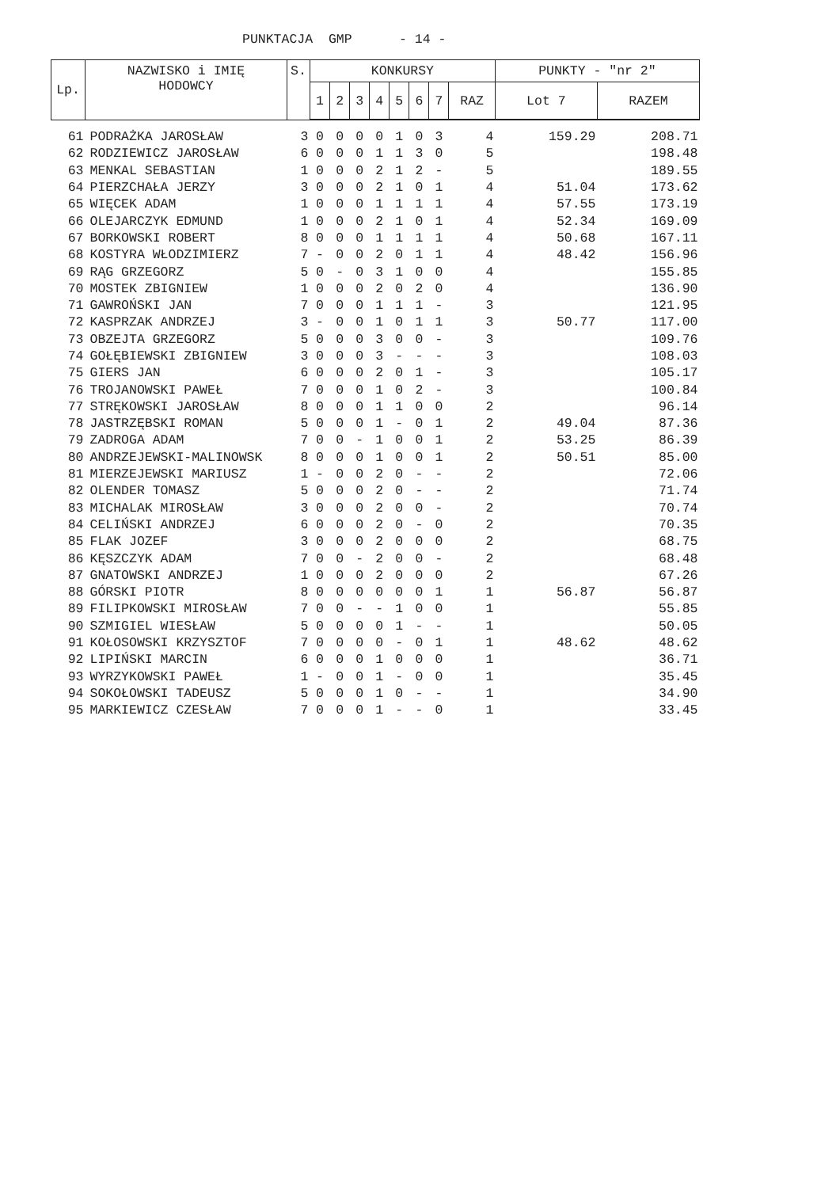PUNKTACJA GMP - 14 -
| Lp. | NAZWISKO i IMIĘ HODOWCY | S. | KONKURSY | | | | | | | | PUNKTY - "nr 2" | |
| --- | --- | --- | --- | --- | --- | --- | --- | --- | --- | --- | --- | --- |
| | | | 1 | 2 | 3 | 4 | 5 | 6 | 7 | RAZ | Lot 7 | RAZEM |
| 61 | PODRAŻKA JAROSŁAW | 3 | 0 | 0 | 0 | 0 | 1 | 0 | 3 | 4 | 159.29 | 208.71 |
| 62 | RODZIEWICZ JAROSŁAW | 6 | 0 | 0 | 0 | 1 | 1 | 3 | 0 | 5 | | 198.48 |
| 63 | MENKAL SEBASTIAN | 1 | 0 | 0 | 0 | 2 | 1 | 2 | - | 5 | | 189.55 |
| 64 | PIERZCHAŁA JERZY | 3 | 0 | 0 | 0 | 2 | 1 | 0 | 1 | 4 | 51.04 | 173.62 |
| 65 | WIĘCEK ADAM | 1 | 0 | 0 | 0 | 1 | 1 | 1 | 1 | 4 | 57.55 | 173.19 |
| 66 | OLEJARCZYK EDMUND | 1 | 0 | 0 | 0 | 2 | 1 | 0 | 1 | 4 | 52.34 | 169.09 |
| 67 | BORKOWSKI ROBERT | 8 | 0 | 0 | 0 | 1 | 1 | 1 | 1 | 4 | 50.68 | 167.11 |
| 68 | KOSTYRA WŁODZIMIERZ | 7 | - | 0 | 0 | 2 | 0 | 1 | 1 | 4 | 48.42 | 156.96 |
| 69 | RĄG GRZEGORZ | 5 | 0 | - | 0 | 3 | 1 | 0 | 0 | 4 | | 155.85 |
| 70 | MOSTEK ZBIGNIEW | 1 | 0 | 0 | 0 | 2 | 0 | 2 | 0 | 4 | | 136.90 |
| 71 | GAWROŃSKI JAN | 7 | 0 | 0 | 0 | 1 | 1 | 1 | - | 3 | | 121.95 |
| 72 | KASPRZAK ANDRZEJ | 3 | - | 0 | 0 | 1 | 0 | 1 | 1 | 3 | 50.77 | 117.00 |
| 73 | OBZEJTA GRZEGORZ | 5 | 0 | 0 | 0 | 3 | 0 | 0 | - | 3 | | 109.76 |
| 74 | GOŁĘBIEWSKI ZBIGNIEW | 3 | 0 | 0 | 0 | 3 | - | - | - | 3 | | 108.03 |
| 75 | GIERS JAN | 6 | 0 | 0 | 0 | 2 | 0 | 1 | - | 3 | | 105.17 |
| 76 | TROJANOWSKI PAWEŁ | 7 | 0 | 0 | 0 | 1 | 0 | 2 | - | 3 | | 100.84 |
| 77 | STRĘKOWSKI JAROSŁAW | 8 | 0 | 0 | 0 | 1 | 1 | 0 | 0 | 2 | | 96.14 |
| 78 | JASTRZĘBSKI ROMAN | 5 | 0 | 0 | 0 | 1 | - | 0 | 1 | 2 | 49.04 | 87.36 |
| 79 | ZADROGA ADAM | 7 | 0 | 0 | - | 1 | 0 | 0 | 1 | 2 | 53.25 | 86.39 |
| 80 | ANDRZEJEWSKI-MALINOWSK | 8 | 0 | 0 | 0 | 1 | 0 | 0 | 1 | 2 | 50.51 | 85.00 |
| 81 | MIERZEJEWSKI MARIUSZ | 1 | - | 0 | 0 | 2 | 0 | - | - | 2 | | 72.06 |
| 82 | OLENDER TOMASZ | 5 | 0 | 0 | 0 | 2 | 0 | - | - | 2 | | 71.74 |
| 83 | MICHALAK MIROSŁAW | 3 | 0 | 0 | 0 | 2 | 0 | 0 | - | 2 | | 70.74 |
| 84 | CELIŃSKI ANDRZEJ | 6 | 0 | 0 | 0 | 2 | 0 | - | 0 | 2 | | 70.35 |
| 85 | FLAK JOZEF | 3 | 0 | 0 | 0 | 2 | 0 | 0 | 0 | 2 | | 68.75 |
| 86 | KĘSZCZYK ADAM | 7 | 0 | 0 | - | 2 | 0 | 0 | - | 2 | | 68.48 |
| 87 | GNATOWSKI ANDRZEJ | 1 | 0 | 0 | 0 | 2 | 0 | 0 | 0 | 2 | | 67.26 |
| 88 | GÓRSKI PIOTR | 8 | 0 | 0 | 0 | 0 | 0 | 0 | 1 | 1 | 56.87 | 56.87 |
| 89 | FILIPKOWSKI MIROSŁAW | 7 | 0 | 0 | - | - | 1 | 0 | 0 | 1 | | 55.85 |
| 90 | SZMIGIEL WIESŁAW | 5 | 0 | 0 | 0 | 0 | 1 | - | - | 1 | | 50.05 |
| 91 | KOŁOSOWSKI KRZYSZTOF | 7 | 0 | 0 | 0 | 0 | - | 0 | 1 | 1 | 48.62 | 48.62 |
| 92 | LIPIŃSKI MARCIN | 6 | 0 | 0 | 0 | 1 | 0 | 0 | 0 | 1 | | 36.71 |
| 93 | WYRZYKOWSKI PAWEŁ | 1 | - | 0 | 0 | 1 | - | 0 | 0 | 1 | | 35.45 |
| 94 | SOKOŁOWSKI TADEUSZ | 5 | 0 | 0 | 0 | 1 | 0 | - | - | 1 | | 34.90 |
| 95 | MARKIEWICZ CZESŁAW | 7 | 0 | 0 | 0 | 1 | - | - | 0 | 1 | | 33.45 |